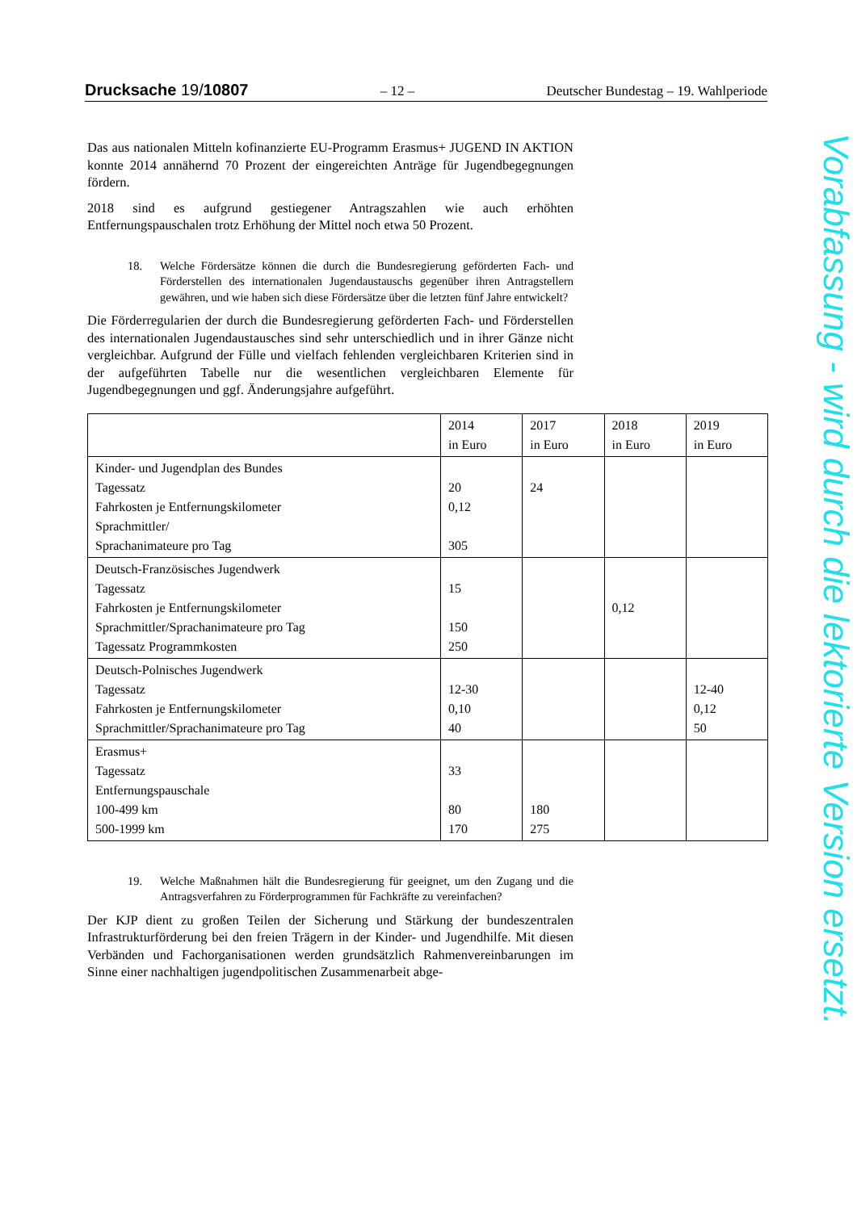Drucksache 19/10807 – 12 – Deutscher Bundestag – 19. Wahlperiode
Das aus nationalen Mitteln kofinanzierte EU-Programm Erasmus+ JUGEND IN AKTION konnte 2014 annähernd 70 Prozent der eingereichten Anträge für Jugendbegegnungen fördern.
2018 sind es aufgrund gestiegener Antragszahlen wie auch erhöhten Entfernungspauschalen trotz Erhöhung der Mittel noch etwa 50 Prozent.
18. Welche Fördersätze können die durch die Bundesregierung geförderten Fach- und Förderstellen des internationalen Jugendaustauschs gegenüber ihren Antragstellern gewähren, und wie haben sich diese Fördersätze über die letzten fünf Jahre entwickelt?
Die Förderregularien der durch die Bundesregierung geförderten Fach- und Förderstellen des internationalen Jugendaustausches sind sehr unterschiedlich und in ihrer Gänze nicht vergleichbar. Aufgrund der Fülle und vielfach fehlenden vergleichbaren Kriterien sind in der aufgeführten Tabelle nur die wesentlichen vergleichbaren Elemente für Jugendbegegnungen und ggf. Änderungsjahre aufgeführt.
| | 2014 in Euro | 2017 in Euro | 2018 in Euro | 2019 in Euro |
| --- | --- | --- | --- | --- |
| Kinder- und Jugendplan des Bundes Tagessatz Fahrkosten je Entfernungskilometer Sprachmittler/ Sprachanimateure pro Tag | 20 0,12 305 | 24 | | |
| Deutsch-Französisches Jugendwerk Tagessatz Fahrkosten je Entfernungskilometer Sprachmittler/Sprachanimateure pro Tag Tagessatz Programmkosten | 15 150 250 | | 0,12 | |
| Deutsch-Polnisches Jugendwerk Tagessatz Fahrkosten je Entfernungskilometer Sprachmittler/Sprachanimateure pro Tag | 12-30 0,10 40 | | | 12-40 0,12 50 |
| Erasmus+ Tagessatz Entfernungspauschale 100-499 km 500-1999 km | 33 80 170 | 180 275 | | |
19. Welche Maßnahmen hält die Bundesregierung für geeignet, um den Zugang und die Antragsverfahren zu Förderprogrammen für Fachkräfte zu vereinfachen?
Der KJP dient zu großen Teilen der Sicherung und Stärkung der bundeszentralen Infrastrukturförderung bei den freien Trägern in der Kinder- und Jugendhilfe. Mit diesen Verbänden und Fachorganisationen werden grundsätzlich Rahmenvereinbarungen im Sinne einer nachhaltigen jugendpolitischen Zusammenarbeit abge-
Vorabfassung - wird durch die lektorierte Version ersetzt.